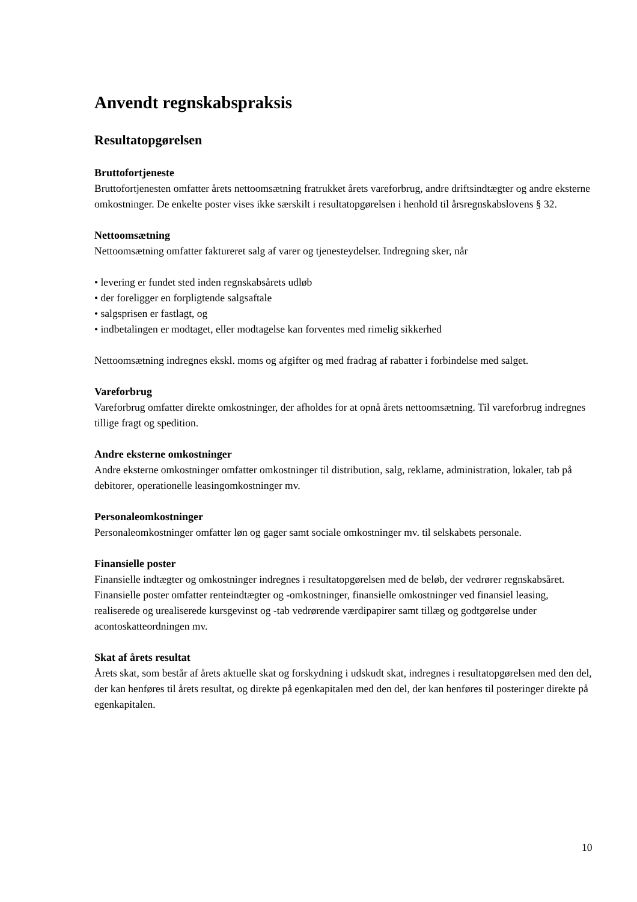Anvendt regnskabspraksis
Resultatopgørelsen
Bruttofortjeneste
Bruttofortjenesten omfatter årets nettoomsætning fratrukket årets vareforbrug, andre driftsindtægter og andre eksterne omkostninger. De enkelte poster vises ikke særskilt i resultatopgørelsen i henhold til årsregnskabslovens § 32.
Nettoomsætning
Nettoomsætning omfatter faktureret salg af varer og tjenesteydelser. Indregning sker, når
• levering er fundet sted inden regnskabsårets udløb
• der foreligger en forpligtende salgsaftale
• salgsprisen er fastlagt, og
• indbetalingen er modtaget, eller modtagelse kan forventes med rimelig sikkerhed
Nettoomsætning indregnes ekskl. moms og afgifter og med fradrag af rabatter i forbindelse med salget.
Vareforbrug
Vareforbrug omfatter direkte omkostninger, der afholdes for at opnå årets nettoomsætning. Til vareforbrug indregnes tillige fragt og spedition.
Andre eksterne omkostninger
Andre eksterne omkostninger omfatter omkostninger til distribution, salg, reklame, administration, lokaler, tab på debitorer, operationelle leasingomkostninger mv.
Personaleomkostninger
Personaleomkostninger omfatter løn og gager samt sociale omkostninger mv. til selskabets personale.
Finansielle poster
Finansielle indtægter og omkostninger indregnes i resultatopgørelsen med de beløb, der vedrører regnskabsåret. Finansielle poster omfatter renteindtægter og -omkostninger, finansielle omkostninger ved finansiel leasing, realiserede og urealiserede kursgevinst og -tab vedrørende værdipapirer samt tillæg og godtgørelse under acontoskatteordningen mv.
Skat af årets resultat
Årets skat, som består af årets aktuelle skat og forskydning i udskudt skat, indregnes i resultatopgørelsen med den del, der kan henføres til årets resultat, og direkte på egenkapitalen med den del, der kan henføres til posteringer direkte på egenkapitalen.
10